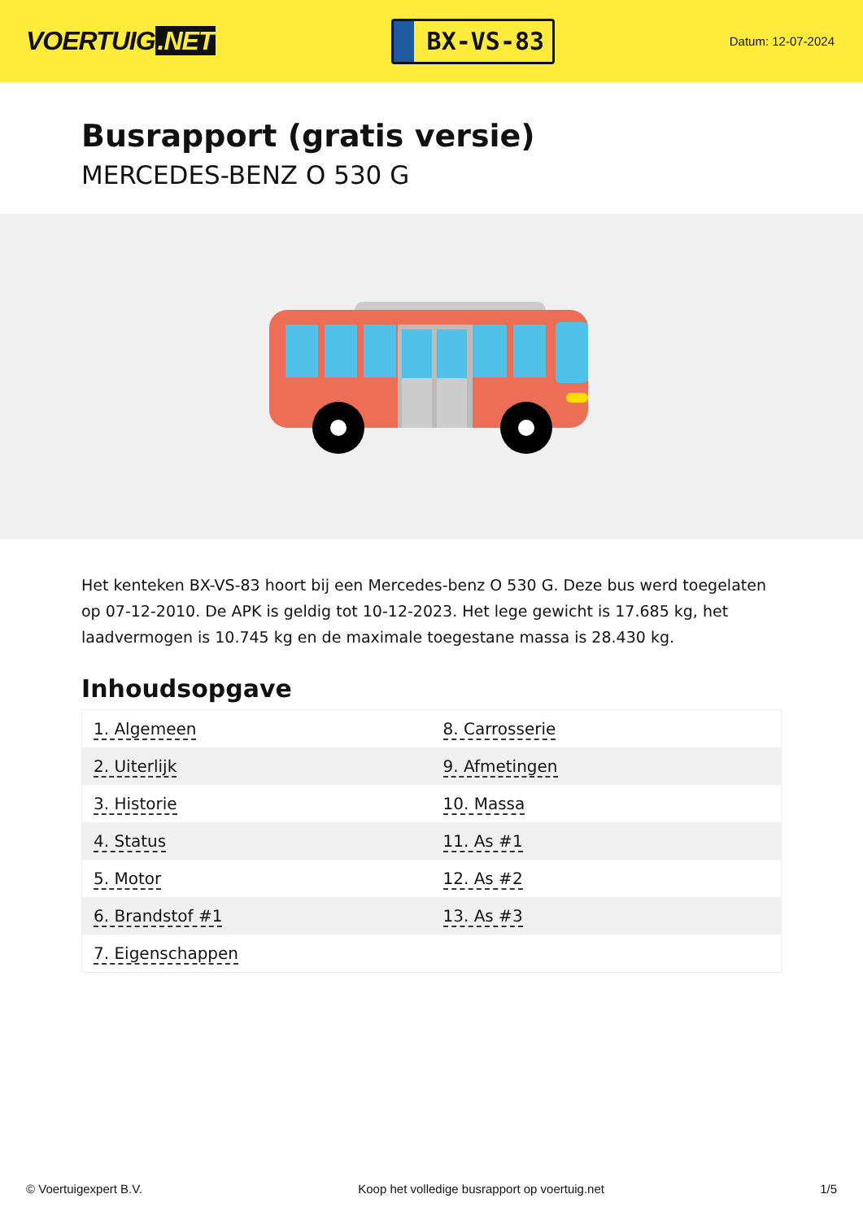VOERTUIG.NET
BX-VS-83
Datum: 12-07-2024
Busrapport (gratis versie)
MERCEDES-BENZ O 530 G
Het kenteken BX-VS-83 hoort bij een Mercedes-benz O 530 G. Deze bus werd toegelaten op 07-12-2010. De APK is geldig tot 10-12-2023. Het lege gewicht is 17.685 kg, het laadvermogen is 10.745 kg en de maximale toegestane massa is 28.430 kg.
Inhoudsopgave
| 1. Algemeen | 8. Carrosserie |
| 2. Uiterlijk | 9. Afmetingen |
| 3. Historie | 10. Massa |
| 4. Status | 11. As #1 |
| 5. Motor | 12. As #2 |
| 6. Brandstof #1 | 13. As #3 |
| 7. Eigenschappen | |
© Voertuigexpert B.V. Koop het volledige busrapport op voertuig.net 1/5